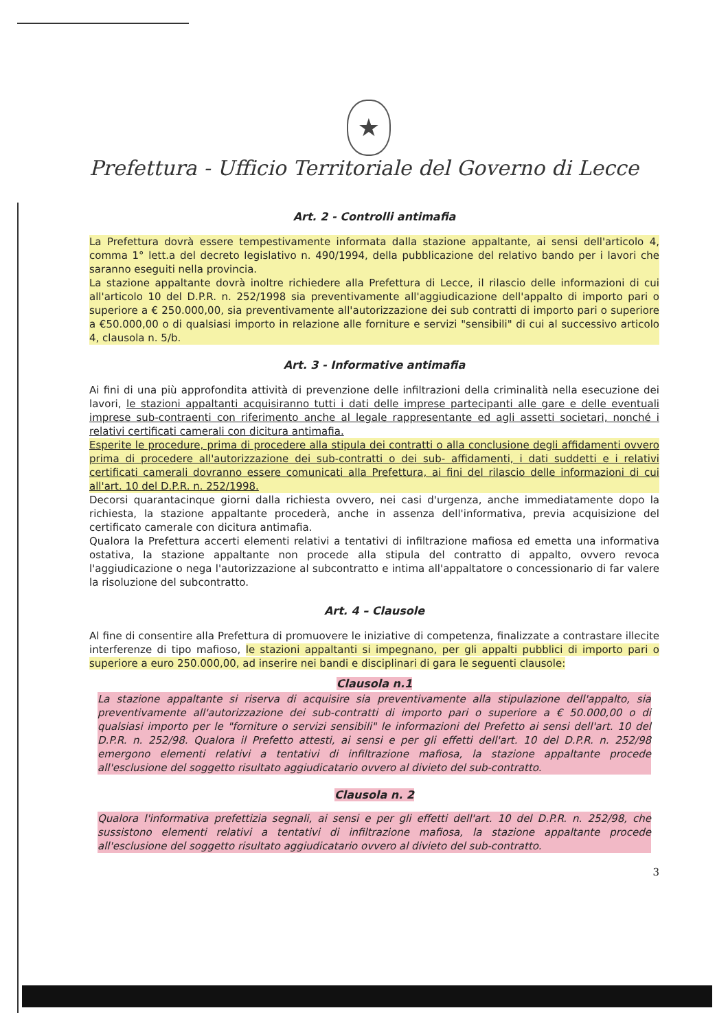★
Prefettura - Ufficio Territoriale del Governo di Lecce
Art. 2 - Controlli antimafia
La Prefettura dovrà essere tempestivamente informata dalla stazione appaltante, ai sensi dell'articolo 4, comma 1° lett.a del decreto legislativo n. 490/1994, della pubblicazione del relativo bando per i lavori che saranno eseguiti nella provincia.
La stazione appaltante dovrà inoltre richiedere alla Prefettura di Lecce, il rilascio delle informazioni di cui all'articolo 10 del D.P.R. n. 252/1998 sia preventivamente all'aggiudicazione dell'appalto di importo pari o superiore a € 250.000,00, sia preventivamente all'autorizzazione dei sub contratti di importo pari o superiore a €50.000,00 o di qualsiasi importo in relazione alle forniture e servizi "sensibili" di cui al successivo articolo 4, clausola n. 5/b.
Art. 3 - Informative antimafia
Ai fini di una più approfondita attività di prevenzione delle infiltrazioni della criminalità nella esecuzione dei lavori, le stazioni appaltanti acquisiranno tutti i dati delle imprese partecipanti alle gare e delle eventuali imprese sub-contraenti con riferimento anche al legale rappresentante ed agli assetti societari, nonché i relativi certificati camerali con dicitura antimafia.
Esperite le procedure, prima di procedere alla stipula dei contratti o alla conclusione degli affidamenti ovvero prima di procedere all'autorizzazione dei sub-contratti o dei sub- affidamenti, i dati suddetti e i relativi certificati camerali dovranno essere comunicati alla Prefettura, ai fini del rilascio delle informazioni di cui all'art. 10 del D.P.R. n. 252/1998.
Decorsi quarantacinque giorni dalla richiesta ovvero, nei casi d'urgenza, anche immediatamente dopo la richiesta, la stazione appaltante procederà, anche in assenza dell'informativa, previa acquisizione del certificato camerale con dicitura antimafia.
Qualora la Prefettura accerti elementi relativi a tentativi di infiltrazione mafiosa ed emetta una informativa ostativa, la stazione appaltante non procede alla stipula del contratto di appalto, ovvero revoca l'aggiudicazione o nega l'autorizzazione al subcontratto e intima all'appaltatore o concessionario di far valere la risoluzione del subcontratto.
Art. 4 – Clausole
Al fine di consentire alla Prefettura di promuovere le iniziative di competenza, finalizzate a contrastare illecite interferenze di tipo mafioso, le stazioni appaltanti si impegnano, per gli appalti pubblici di importo pari o superiore a euro 250.000,00, ad inserire nei bandi e disciplinari di gara le seguenti clausole:
Clausola n.1
La stazione appaltante si riserva di acquisire sia preventivamente alla stipulazione dell'appalto, sia preventivamente all'autorizzazione dei sub-contratti di importo pari o superiore a € 50.000,00 o di qualsiasi importo per le "forniture o servizi sensibili" le informazioni del Prefetto ai sensi dell'art. 10 del D.P.R. n. 252/98. Qualora il Prefetto attesti, ai sensi e per gli effetti dell'art. 10 del D.P.R. n. 252/98 emergono elementi relativi a tentativi di infiltrazione mafiosa, la stazione appaltante procede all'esclusione del soggetto risultato aggiudicatario ovvero al divieto del sub-contratto.
Clausola n. 2
Qualora l'informativa prefettizia segnali, ai sensi e per gli effetti dell'art. 10 del D.P.R. n. 252/98, che sussistono elementi relativi a tentativi di infiltrazione mafiosa, la stazione appaltante procede all'esclusione del soggetto risultato aggiudicatario ovvero al divieto del sub-contratto.
3